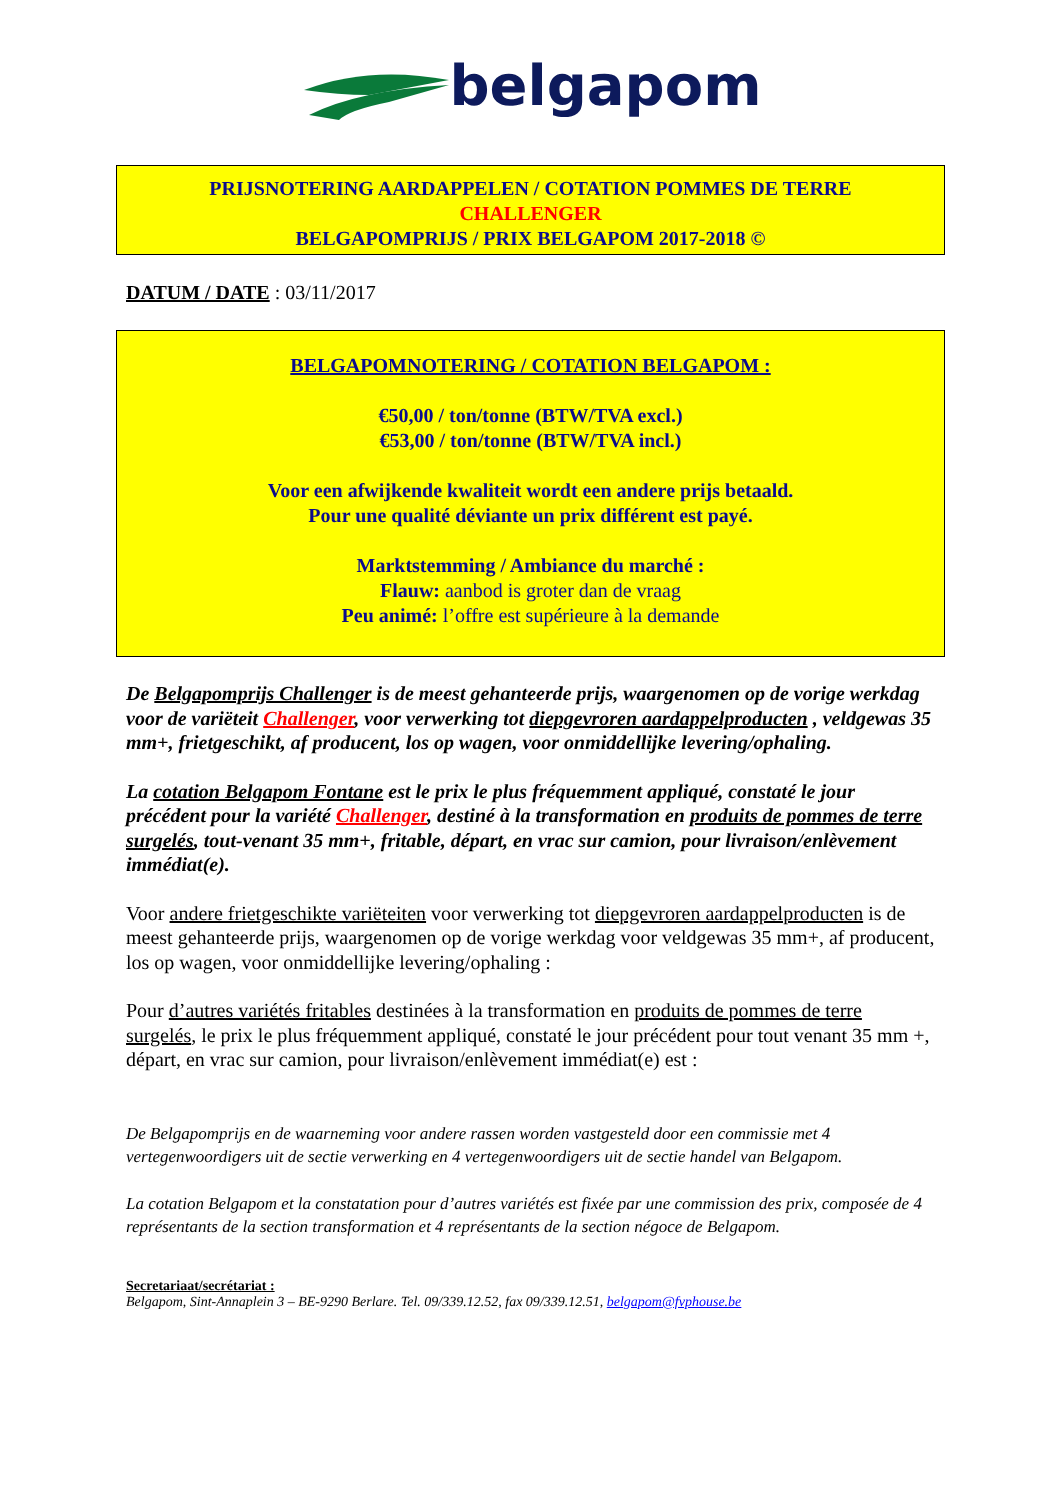belgapom
PRIJSNOTERING AARDAPPELEN / COTATION POMMES DE TERRE
CHALLENGER
BELGAPOMPRIJS / PRIX BELGAPOM 2017-2018 ©
DATUM / DATE : 03/11/2017
BELGAPOMNOTERING / COTATION BELGAPOM :
€50,00 / ton/tonne (BTW/TVA excl.)
€53,00 / ton/tonne (BTW/TVA incl.)
Voor een afwijkende kwaliteit wordt een andere prijs betaald.
Pour une qualité déviante un prix différent est payé.
Marktstemming / Ambiance du marché :
Flauw: aanbod is groter dan de vraag
Peu animé: l’offre est supérieure à la demande
De Belgapomprijs Challenger is de meest gehanteerde prijs, waargenomen op de vorige werkdag voor de variëteit Challenger, voor verwerking tot diepgevroren aardappelproducten , veldgewas 35 mm+, frietgeschikt, af producent, los op wagen, voor onmiddellijke levering/ophaling.
La cotation Belgapom Fontane est le prix le plus fréquemment appliqué, constaté le jour précédent pour la variété Challenger, destiné à la transformation en produits de pommes de terre surgelés, tout-venant 35 mm+, fritable, départ, en vrac sur camion, pour livraison/enlèvement immédiat(e).
Voor andere frietgeschikte variëteiten voor verwerking tot diepgevroren aardappelproducten is de meest gehanteerde prijs, waargenomen op de vorige werkdag voor veldgewas 35 mm+, af producent, los op wagen, voor onmiddellijke levering/ophaling :
Pour d’autres variétés fritables destinées à la transformation en produits de pommes de terre surgelés, le prix le plus fréquemment appliqué, constaté le jour précédent pour tout venant 35 mm +, départ, en vrac sur camion, pour livraison/enlèvement immédiat(e) est :
De Belgapomprijs en de waarneming voor andere rassen worden vastgesteld door een commissie met 4 vertegenwoordigers uit de sectie verwerking en 4 vertegenwoordigers uit de sectie handel van Belgapom.
La cotation Belgapom et la constatation pour d’autres variétés est fixée par une commission des prix, composée de 4 représentants de la section transformation et 4 représentants de la section négoce de Belgapom.
Secretariaat/secrétariat :
Belgapom, Sint-Annaplein 3 – BE-9290 Berlare. Tel. 09/339.12.52, fax 09/339.12.51, belgapom@fvphouse.be